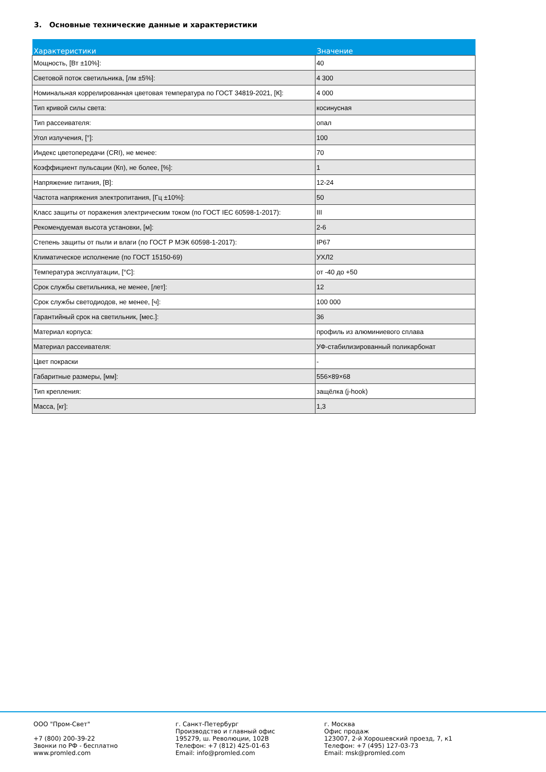3. Основные технические данные и характеристики
| Характеристики | Значение |
| --- | --- |
| Мощность, [Вт ±10%]: | 40 |
| Световой поток светильника, [лм ±5%]: | 4 300 |
| Номинальная коррелированная цветовая температура по ГОСТ 34819-2021, [К]: | 4 000 |
| Тип кривой силы света: | косинусная |
| Тип рассеивателя: | опал |
| Угол излучения, [°]: | 100 |
| Индекс цветопередачи (CRI), не менее: | 70 |
| Коэффициент пульсации (Кп), не более, [%]: | 1 |
| Напряжение питания, [В]: | 12-24 |
| Частота напряжения электропитания, [Гц ±10%]: | 50 |
| Класс защиты от поражения электрическим током (по ГОСТ IEC 60598-1-2017): | III |
| Рекомендуемая высота установки, [м]: | 2-6 |
| Степень защиты от пыли и влаги (по ГОСТ Р МЭК 60598-1-2017): | IP67 |
| Климатическое исполнение (по ГОСТ 15150-69) | УХЛ2 |
| Температура эксплуатации, [°С]: | от -40 до +50 |
| Срок службы светильника, не менее, [лет]: | 12 |
| Срок службы светодиодов, не менее, [ч]: | 100 000 |
| Гарантийный срок на светильник, [мес.]: | 36 |
| Материал корпуса: | профиль из алюминиевого сплава |
| Материал рассеивателя: | УФ-стабилизированный поликарбонат |
| Цвет покраски | - |
| Габаритные размеры, [мм]: | 556×89×68 |
| Тип крепления: | защёлка (j-hook) |
| Масса, [кг]: | 1,3 |
ООО "Пром-Свет" +7 (800) 200-39-22 Звонки по РФ - бесплатно www.promled.com
г. Санкт-Петербург Производство и главный офис 195279, ш. Революции, 102В Телефон: +7 (812) 425-01-63 Email: info@promled.com
г. Москва Офис продаж 123007, 2-й Хорошевский проезд, 7, к1 Телефон: +7 (495) 127-03-73 Email: msk@promled.com